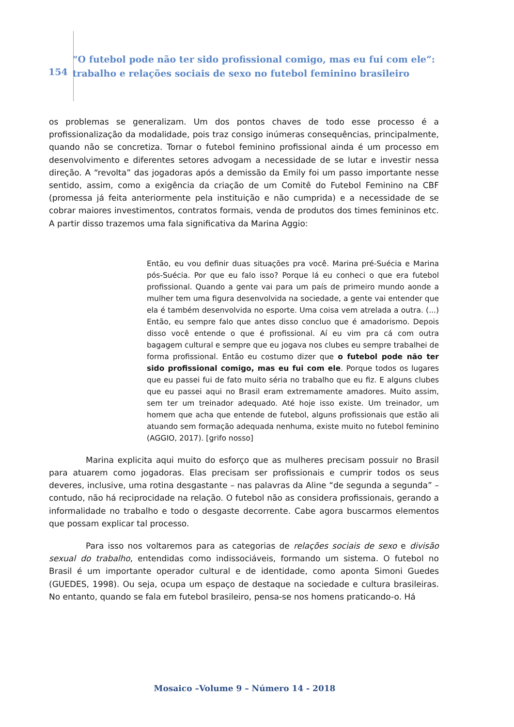154
“O futebol pode não ter sido profissional comigo, mas eu fui com ele”: trabalho e relações sociais de sexo no futebol feminino brasileiro
os problemas se generalizam. Um dos pontos chaves de todo esse processo é a profissionalização da modalidade, pois traz consigo inúmeras consequências, principalmente, quando não se concretiza. Tornar o futebol feminino profissional ainda é um processo em desenvolvimento e diferentes setores advogam a necessidade de se lutar e investir nessa direção. A “revolta” das jogadoras após a demissão da Emily foi um passo importante nesse sentido, assim, como a exigência da criação de um Comitê do Futebol Feminino na CBF (promessa já feita anteriormente pela instituição e não cumprida) e a necessidade de se cobrar maiores investimentos, contratos formais, venda de produtos dos times femininos etc. A partir disso trazemos uma fala significativa da Marina Aggio:
Então, eu vou definir duas situações pra você. Marina pré-Suécia e Marina pós-Suécia. Por que eu falo isso? Porque lá eu conheci o que era futebol profissional. Quando a gente vai para um país de primeiro mundo aonde a mulher tem uma figura desenvolvida na sociedade, a gente vai entender que ela é também desenvolvida no esporte. Uma coisa vem atrelada a outra. (...) Então, eu sempre falo que antes disso concluo que é amadorismo. Depois disso você entende o que é profissional. Aí eu vim pra cá com outra bagagem cultural e sempre que eu jogava nos clubes eu sempre trabalhei de forma profissional. Então eu costumo dizer que o futebol pode não ter sido profissional comigo, mas eu fui com ele. Porque todos os lugares que eu passei fui de fato muito séria no trabalho que eu fiz. E alguns clubes que eu passei aqui no Brasil eram extremamente amadores. Muito assim, sem ter um treinador adequado. Até hoje isso existe. Um treinador, um homem que acha que entende de futebol, alguns profissionais que estão ali atuando sem formação adequada nenhuma, existe muito no futebol feminino (AGGIO, 2017). [grifo nosso]
Marina explicita aqui muito do esforço que as mulheres precisam possuir no Brasil para atuarem como jogadoras. Elas precisam ser profissionais e cumprir todos os seus deveres, inclusive, uma rotina desgastante – nas palavras da Aline “de segunda a segunda” – contudo, não há reciprocidade na relação. O futebol não as considera profissionais, gerando a informalidade no trabalho e todo o desgaste decorrente. Cabe agora buscarmos elementos que possam explicar tal processo.
Para isso nos voltaremos para as categorias de relações sociais de sexo e divisão sexual do trabalho, entendidas como indissociáveis, formando um sistema. O futebol no Brasil é um importante operador cultural e de identidade, como aponta Simoni Guedes (GUEDES, 1998). Ou seja, ocupa um espaço de destaque na sociedade e cultura brasileiras. No entanto, quando se fala em futebol brasileiro, pensa-se nos homens praticando-o. Há
Mosaico –Volume 9 – Número 14 - 2018